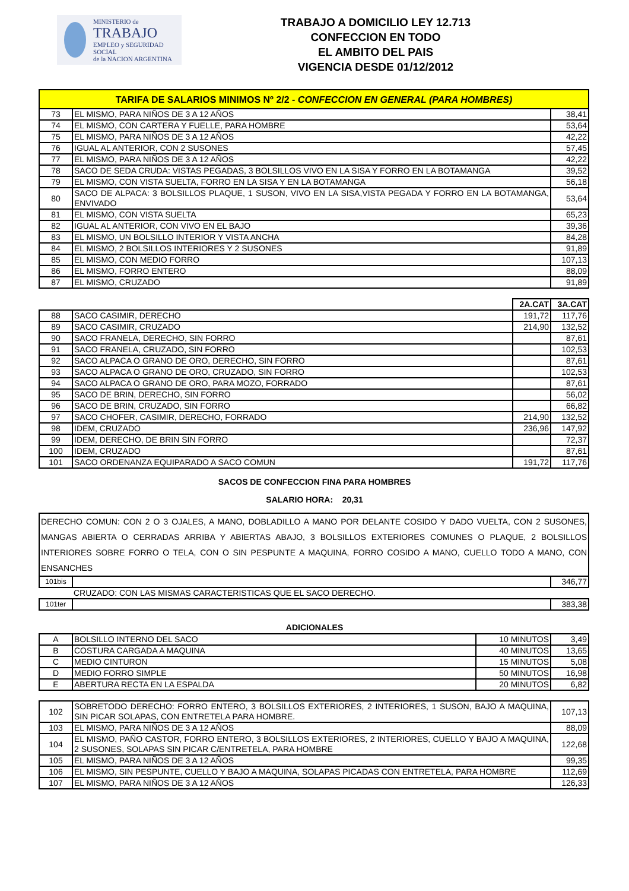MINISTERIO de
TRABAJO
EMPLEO y SEGURIDAD SOCIAL
de la NACION ARGENTINA
TRABAJO A DOMICILIO LEY 12.713
CONFECCION EN TODO
EL AMBITO DEL PAIS
VIGENCIA DESDE 01/12/2012
| TARIFA DE SALARIOS MINIMOS Nº 2/2 - CONFECCION EN GENERAL (PARA HOMBRES) | | |
| --- | --- | --- |
| 73 | EL MISMO, PARA NIÑOS DE 3 A 12 AÑOS | 38,41 |
| 74 | EL MISMO, CON CARTERA Y FUELLE, PARA HOMBRE | 53,64 |
| 75 | EL MISMO, PARA NIÑOS DE 3 A 12 AÑOS | 42,22 |
| 76 | IGUAL AL ANTERIOR, CON 2 SUSONES | 57,45 |
| 77 | EL MISMO, PARA NIÑOS DE 3 A 12 AÑOS | 42,22 |
| 78 | SACO DE SEDA CRUDA: VISTAS PEGADAS, 3 BOLSILLOS VIVO EN LA SISA Y FORRO EN LA BOTAMANGA | 39,52 |
| 79 | EL MISMO, CON VISTA SUELTA, FORRO EN LA SISA Y EN LA BOTAMANGA | 56,18 |
| 80 | SACO DE ALPACA: 3 BOLSILLOS PLAQUE, 1 SUSON, VIVO EN LA SISA,VISTA PEGADA Y FORRO EN LA BOTAMANGA, ENVIVADO | 53,64 |
| 81 | EL MISMO, CON VISTA SUELTA | 65,23 |
| 82 | IGUAL AL ANTERIOR, CON VIVO EN EL BAJO | 39,36 |
| 83 | EL MISMO, UN BOLSILLO INTERIOR Y VISTA ANCHA | 84,28 |
| 84 | EL MISMO, 2 BOLSILLOS INTERIORES Y 2 SUSONES | 91,89 |
| 85 | EL MISMO, CON MEDIO FORRO | 107,13 |
| 86 | EL MISMO, FORRO ENTERO | 88,09 |
| 87 | EL MISMO, CRUZADO | 91,89 |
| | | 2A.CAT | 3A.CAT |
| 88 | SACO CASIMIR, DERECHO | 191,72 | 117,76 |
| 89 | SACO CASIMIR, CRUZADO | 214,90 | 132,52 |
| 90 | SACO FRANELA, DERECHO, SIN FORRO | | 87,61 |
| 91 | SACO FRANELA, CRUZADO, SIN FORRO | | 102,53 |
| 92 | SACO ALPACA O GRANO DE ORO, DERECHO, SIN FORRO | | 87,61 |
| 93 | SACO ALPACA O GRANO DE ORO, CRUZADO, SIN FORRO | | 102,53 |
| 94 | SACO ALPACA O GRANO DE ORO, PARA MOZO, FORRADO | | 87,61 |
| 95 | SACO DE BRIN, DERECHO, SIN FORRO | | 56,02 |
| 96 | SACO DE BRIN, CRUZADO, SIN FORRO | | 66,82 |
| 97 | SACO CHOFER, CASIMIR, DERECHO, FORRADO | 214,90 | 132,52 |
| 98 | IDEM, CRUZADO | 236,96 | 147,92 |
| 99 | IDEM, DERECHO, DE BRIN SIN FORRO | | 72,37 |
| 100 | IDEM, CRUZADO | | 87,61 |
| 101 | SACO ORDENANZA EQUIPARADO A SACO COMUN | 191,72 | 117,76 |
SACOS DE CONFECCION FINA PARA HOMBRES
SALARIO HORA: 20,31
| DERECHO COMUN: CON 2 O 3 OJALES, A MANO, DOBLADILLO A MANO POR DELANTE COSIDO Y DADO VUELTA, CON 2 SUSONES, MANGAS ABIERTA O CERRADAS ARRIBA Y ABIERTAS ABAJO, 3 BOLSILLOS EXTERIORES COMUNES O PLAQUE, 2 BOLSILLOS INTERIORES SOBRE FORRO O TELA, CON O SIN PESPUNTE A MAQUINA, FORRO COSIDO A MANO, CUELLO TODO A MANO, CON ENSANCHES | | |
| 101bis | | 346,77 |
| | CRUZADO: CON LAS MISMAS CARACTERISTICAS QUE EL SACO DERECHO. | |
| 101ter | | 383,38 |
ADICIONALES
| A | BOLSILLO INTERNO DEL SACO | 10 MINUTOS | 3,49 |
| B | COSTURA CARGADA A MAQUINA | 40 MINUTOS | 13,65 |
| C | MEDIO CINTURON | 15 MINUTOS | 5,08 |
| D | MEDIO FORRO SIMPLE | 50 MINUTOS | 16,98 |
| E | ABERTURA RECTA EN LA ESPALDA | 20 MINUTOS | 6,82 |
| 102 | SOBRETODO DERECHO: FORRO ENTERO, 3 BOLSILLOS EXTERIORES, 2 INTERIORES, 1 SUSON, BAJO A MAQUINA, SIN PICAR SOLAPAS, CON ENTRETELA PARA HOMBRE. | 107,13 |
| 103 | EL MISMO, PARA NIÑOS DE 3 A 12 AÑOS | 88,09 |
| 104 | EL MISMO, PAÑO CASTOR, FORRO ENTERO, 3 BOLSILLOS EXTERIORES, 2 INTERIORES, CUELLO Y BAJO A MAQUINA, 2 SUSONES, SOLAPAS SIN PICAR C/ENTRETELA, PARA HOMBRE | 122,68 |
| 105 | EL MISMO, PARA NIÑOS DE 3 A 12 AÑOS | 99,35 |
| 106 | EL MISMO, SIN PESPUNTE, CUELLO Y BAJO A MAQUINA, SOLAPAS PICADAS CON ENTRETELA, PARA HOMBRE | 112,69 |
| 107 | EL MISMO, PARA NIÑOS DE 3 A 12 AÑOS | 126,33 |